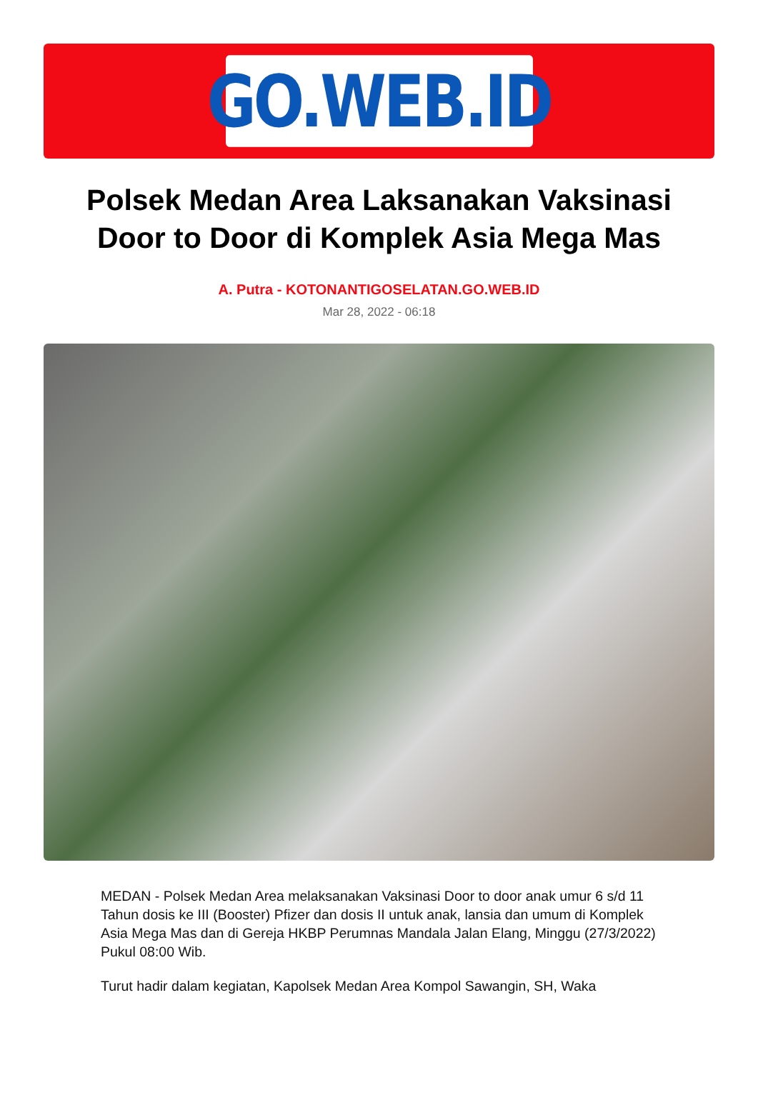GO.WEB.ID
Polsek Medan Area Laksanakan Vaksinasi Door to Door di Komplek Asia Mega Mas
A. Putra - KOTONANTIGOSELATAN.GO.WEB.ID
Mar 28, 2022 - 06:18
MEDAN - Polsek Medan Area melaksanakan Vaksinasi Door to door anak umur 6 s/d 11 Tahun dosis ke III (Booster) Pfizer dan dosis II untuk anak, lansia dan umum di Komplek Asia Mega Mas dan di Gereja HKBP Perumnas Mandala Jalan Elang, Minggu (27/3/2022) Pukul 08:00 Wib.
Turut hadir dalam kegiatan, Kapolsek Medan Area Kompol Sawangin, SH, Waka